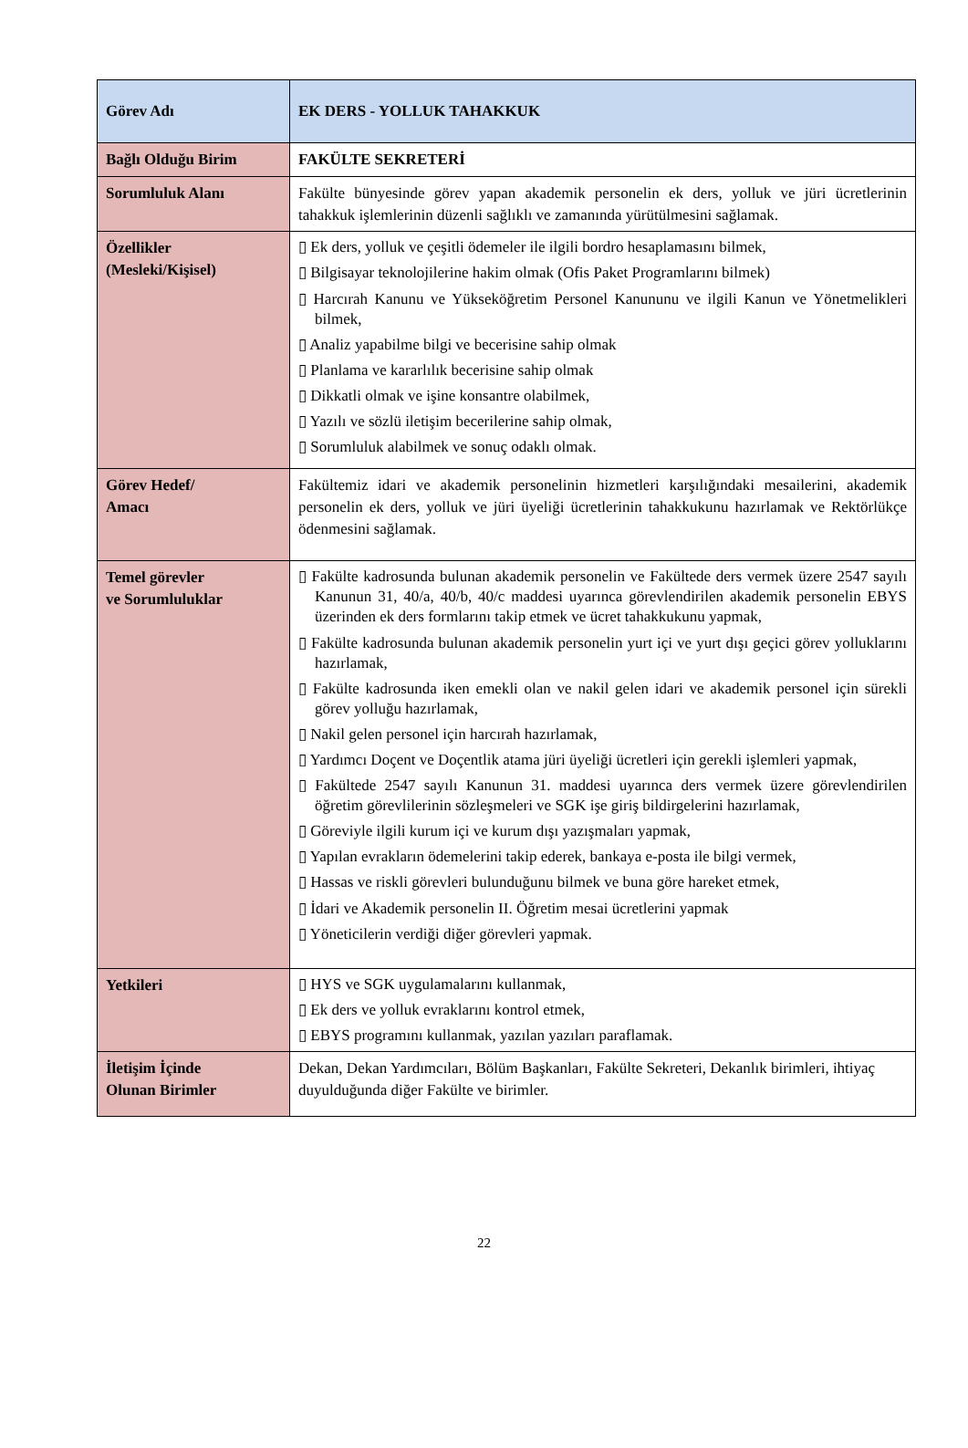| Görev Adı | EK DERS - YOLLUK TAHAKKUK |
| Bağlı Olduğu Birim | FAKÜLTE SEKRETERİ |
| Sorumluluk Alanı | Fakülte bünyesinde görev yapan akademik personelin ek ders, yolluk ve jüri ücretlerinin tahakkuk işlemlerinin düzenli sağlıklı ve zamanında yürütülmesini sağlamak. |
| Özellikler (Mesleki/Kişisel) | ▯ Ek ders, yolluk ve çeşitli ödemeler ile ilgili bordro hesaplamasını bilmek, ▯ Bilgisayar teknolojilerine hakim olmak (Ofis Paket Programlarını bilmek) ▯ Harcırah Kanunu ve Yükseköğretim Personel Kanununu ve ilgili Kanun ve Yönetmelikleri bilmek, ▯ Analiz yapabilme bilgi ve becerisine sahip olmak ▯ Planlama ve kararlılık becerisine sahip olmak ▯ Dikkatli olmak ve işine konsantre olabilmek, ▯ Yazılı ve sözlü iletişim becerilerine sahip olmak, ▯ Sorumluluk alabilmek ve sonuç odaklı olmak. |
| Görev Hedef/ Amacı | Fakültemiz idari ve akademik personelinin hizmetleri karşılığındaki mesailerini, akademik personelin ek ders, yolluk ve jüri üyeliği ücretlerinin tahakkukunu hazırlamak ve Rektörlükçe ödenmesini sağlamak. |
| Temel görevler ve Sorumluluklar | ▯ Fakülte kadrosunda bulunan akademik personelin ve Fakültede ders vermek üzere 2547 sayılı Kanunun 31, 40/a, 40/b, 40/c maddesi uyarınca görevlendirilen akademik personelin EBYS üzerinden ek ders formlarını takip etmek ve ücret tahakkukunu yapmak, ▯ Fakülte kadrosunda bulunan akademik personelin yurt içi ve yurt dışı geçici görev yolluklarını hazırlamak, ▯ Fakülte kadrosunda iken emekli olan ve nakil gelen idari ve akademik personel için sürekli görev yolluğu hazırlamak, ▯ Nakil gelen personel için harcırah hazırlamak, ▯ Yardımcı Doçent ve Doçentlik atama jüri üyeliği ücretleri için gerekli işlemleri yapmak, ▯ Fakültede 2547 sayılı Kanunun 31. maddesi uyarınca ders vermek üzere görevlendirilen öğretim görevlilerinin sözleşmeleri ve SGK işe giriş bildirgelerini hazırlamak, ▯ Göreviyle ilgili kurum içi ve kurum dışı yazışmaları yapmak, ▯ Yapılan evrakların ödemelerini takip ederek, bankaya e-posta ile bilgi vermek, ▯ Hassas ve riskli görevleri bulunduğunu bilmek ve buna göre hareket etmek, ▯ İdari ve Akademik personelin II. Öğretim mesai ücretlerini yapmak ▯ Yöneticilerin verdiği diğer görevleri yapmak. |
| Yetkileri | ▯ HYS ve SGK uygulamalarını kullanmak, ▯ Ek ders ve yolluk evraklarını kontrol etmek, ▯ EBYS programını kullanmak, yazılan yazıları paraflamak. |
| İletişim İçinde Olunan Birimler | Dekan, Dekan Yardımcıları, Bölüm Başkanları, Fakülte Sekreteri, Dekanlık birimleri, ihtiyaç duyulduğunda diğer Fakülte ve birimler. |
22